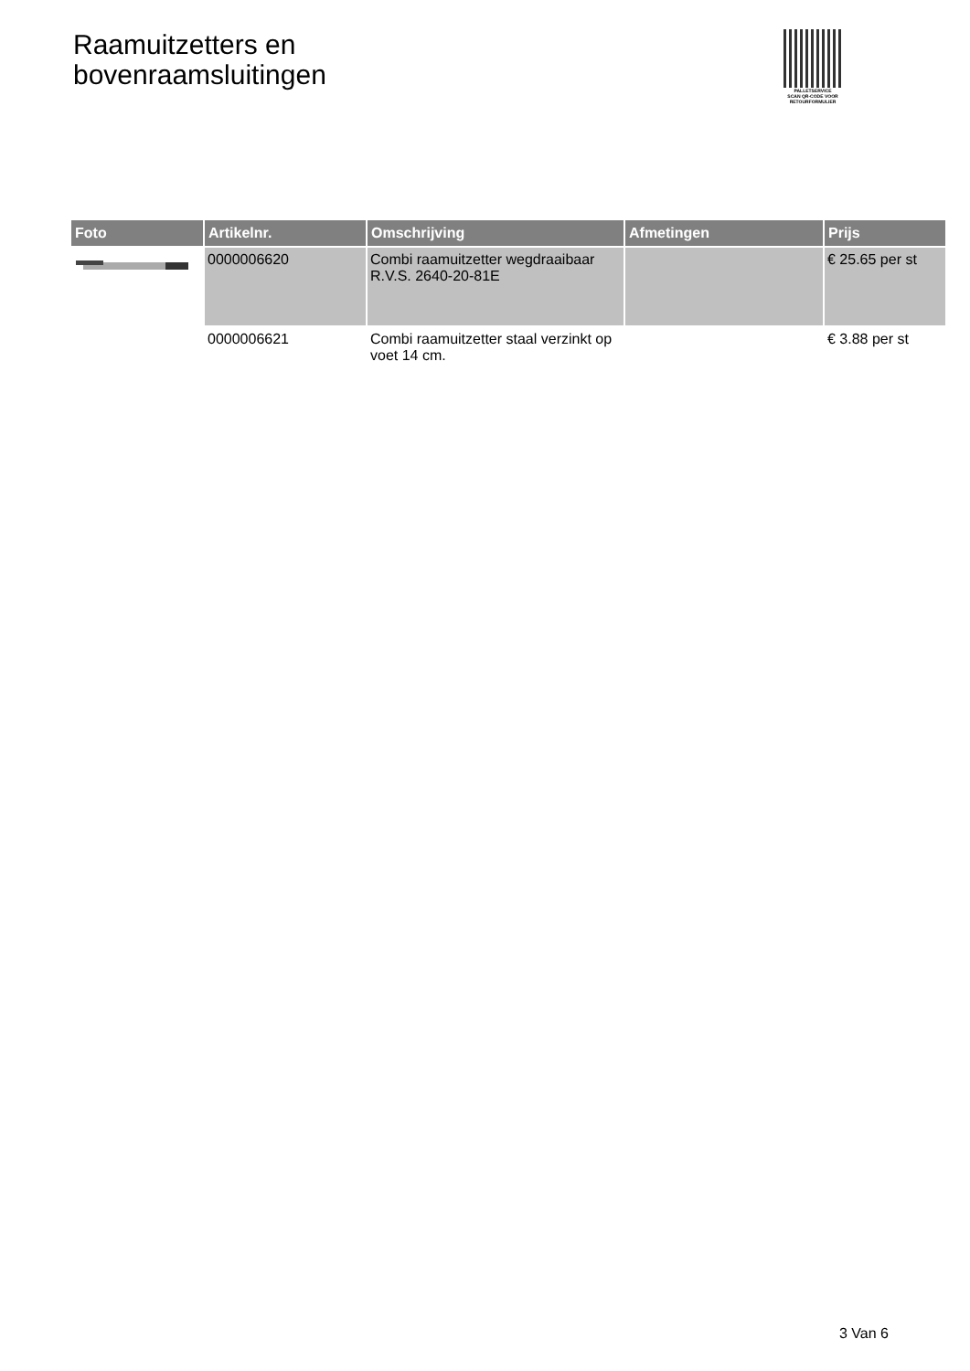Raamuitzetters en
bovenraamsluitingen
PALLETSERVICE
SCAN QR-CODE VOOR RETOURFORMULIER
| Foto | Artikelnr. | Omschrijving | Afmetingen | Prijs |
| --- | --- | --- | --- | --- |
| | 0000006620 | Combi raamuitzetter wegdraaibaar R.V.S. 2640-20-81E | | € 25.65 per st |
| | 0000006621 | Combi raamuitzetter staal verzinkt op voet 14 cm. | | € 3.88 per st |
3 Van 6